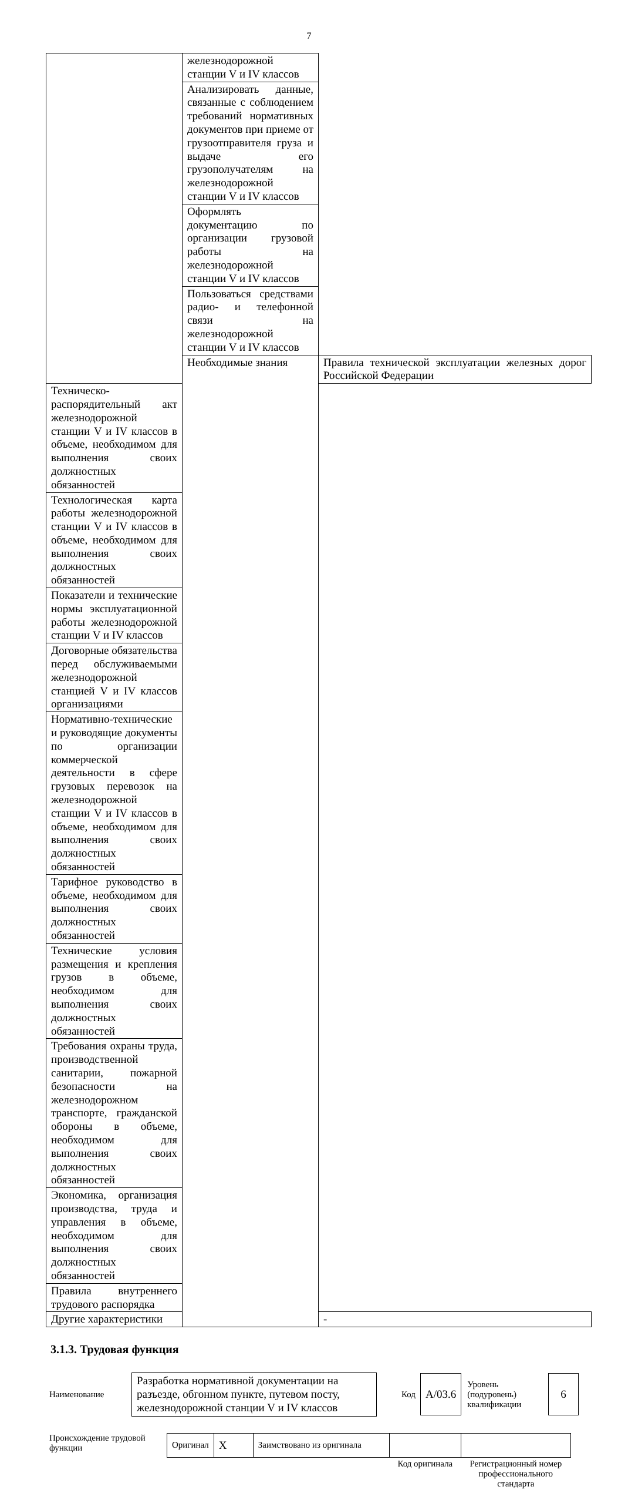7
| | железнодорожной станции V и IV классов | |
| | Анализировать данные, связанные с соблюдением требований нормативных документов при приеме от грузоотправителя груза и выдаче его грузополучателям на железнодорожной станции V и IV классов | |
| | Оформлять документацию по организации грузовой работы на железнодорожной станции V и IV классов | |
| | Пользоваться средствами радио- и телефонной связи на железнодорожной станции V и IV классов | |
| | Необходимые знания | Правила технической эксплуатации железных дорог Российской Федерации |
| Техническо-распорядительный акт железнодорожной станции V и IV классов в объеме, необходимом для выполнения своих должностных обязанностей | | |
| Технологическая карта работы железнодорожной станции V и IV классов в объеме, необходимом для выполнения своих должностных обязанностей | | |
| Показатели и технические нормы эксплуатационной работы железнодорожной станции V и IV классов | | |
| Договорные обязательства перед обслуживаемыми железнодорожной станцией V и IV классов организациями | | |
| Нормативно-технические и руководящие документы по организации коммерческой деятельности в сфере грузовых перевозок на железнодорожной станции V и IV классов в объеме, необходимом для выполнения своих должностных обязанностей | | |
| Тарифное руководство в объеме, необходимом для выполнения своих должностных обязанностей | | |
| Технические условия размещения и крепления грузов в объеме, необходимом для выполнения своих должностных обязанностей | | |
| Требования охраны труда, производственной санитарии, пожарной безопасности на железнодорожном транспорте, гражданской обороны в объеме, необходимом для выполнения своих должностных обязанностей | | |
| Экономика, организация производства, труда и управления в объеме, необходимом для выполнения своих должностных обязанностей | | |
| Правила внутреннего трудового распорядка | | |
| Другие характеристики | | - |
3.1.3. Трудовая функция
Наименование
Разработка нормативной документации на разъезде, обгонном пункте, путевом посту, железнодорожной станции V и IV классов
Код
А/03.6
Уровень (подуровень) квалификации
6
Происхождение трудовой функции
| Оригинал | X | Заимствовано из оригинала | | |
| | | | Код оригинала | Регистрационный номер профессионального стандарта |